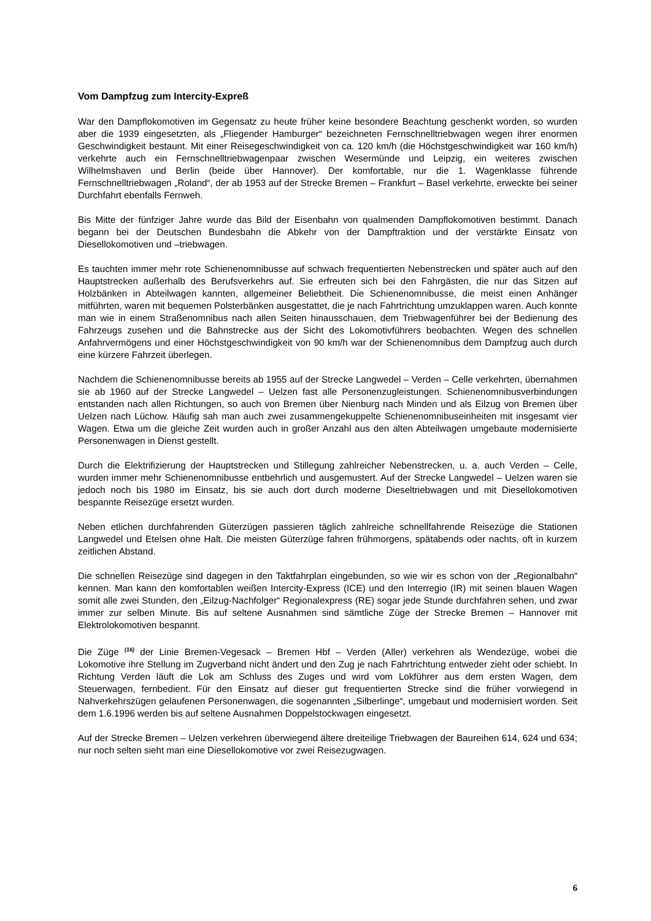Vom Dampfzug zum Intercity-Expreß
War den Dampflokomotiven im Gegensatz zu heute früher keine besondere Beachtung geschenkt worden, so wurden aber die 1939 eingesetzten, als „Fliegender Hamburger“ bezeichneten Fernschnelltriebwagen wegen ihrer enormen Geschwindigkeit bestaunt. Mit einer Reisegeschwindigkeit von ca. 120 km/h (die Höchstgeschwindigkeit war 160 km/h) verkehrte auch ein Fernschnelltriebwagenpaar zwischen Wesermünde und Leipzig, ein weiteres zwischen Wilhelmshaven und Berlin (beide über Hannover). Der komfortable, nur die 1. Wagenklasse führende Fernschnelltriebwagen „Roland“, der ab 1953 auf der Strecke Bremen – Frankfurt – Basel verkehrte, erweckte bei seiner Durchfahrt ebenfalls Fernweh.
Bis Mitte der fünfziger Jahre wurde das Bild der Eisenbahn von qualmenden Dampflokomotiven bestimmt. Danach begann bei der Deutschen Bundesbahn die Abkehr von der Dampftraktion und der verstärkte Einsatz von Diesellokomotiven und –triebwagen.
Es tauchten immer mehr rote Schienenomnibusse auf schwach frequentierten Nebenstrecken und später auch auf den Hauptstrecken außerhalb des Berufsverkehrs auf. Sie erfreuten sich bei den Fahrgästen, die nur das Sitzen auf Holzbänken in Abteilwagen kannten, allgemeiner Beliebtheit. Die Schienenomnibusse, die meist einen Anhänger mitführten, waren mit bequemen Polsterbänken ausgestattet, die je nach Fahrtrichtung umzuklappen waren. Auch konnte man wie in einem Straßenomnibus nach allen Seiten hinausschauen, dem Triebwagenführer bei der Bedienung des Fahrzeugs zusehen und die Bahnstrecke aus der Sicht des Lokomotivführers beobachten. Wegen des schnellen Anfahrvermögens und einer Höchstgeschwindigkeit von 90 km/h war der Schienenomnibus dem Dampfzug auch durch eine kürzere Fahrzeit überlegen.
Nachdem die Schienenomnibusse bereits ab 1955 auf der Strecke Langwedel – Verden – Celle verkehrten, übernahmen sie ab 1960 auf der Strecke Langwedel – Uelzen fast alle Personenzugleistungen. Schienenomnibusverbindungen entstanden nach allen Richtungen, so auch von Bremen über Nienburg nach Minden und als Eilzug von Bremen über Uelzen nach Lüchow. Häufig sah man auch zwei zusammengekuppelte Schienenomnibuseinheiten mit insgesamt vier Wagen. Etwa um die gleiche Zeit wurden auch in großer Anzahl aus den alten Abteilwagen umgebaute modernisierte Personenwagen in Dienst gestellt.
Durch die Elektrifizierung der Hauptstrecken und Stillegung zahlreicher Nebenstrecken, u. a. auch Verden – Celle, wurden immer mehr Schienenomnibusse entbehrlich und ausgemustert. Auf der Strecke Langwedel – Uelzen waren sie jedoch noch bis 1980 im Einsatz, bis sie auch dort durch moderne Dieseltriebwagen und mit Diesellokomotiven bespannte Reisezüge ersetzt wurden.
Neben etlichen durchfahrenden Güterzügen passieren täglich zahlreiche schnellfahrende Reisezüge die Stationen Langwedel und Etelsen ohne Halt. Die meisten Güterzüge fahren frühmorgens, spätabends oder nachts, oft in kurzem zeitlichen Abstand.
Die schnellen Reisezüge sind dagegen in den Taktfahrplan eingebunden, so wie wir es schon von der „Regionalbahn“ kennen. Man kann den komfortablen weißen Intercity-Express (ICE) und den Interregio (IR) mit seinen blauen Wagen somit alle zwei Stunden, den „Eilzug-Nachfolger“ Regionalexpress (RE) sogar jede Stunde durchfahren sehen, und zwar immer zur selben Minute. Bis auf seltene Ausnahmen sind sämtliche Züge der Strecke Bremen – Hannover mit Elektrolokomotiven bespannt.
Die Züge <sup>(16)</sup> der Linie Bremen-Vegesack – Bremen Hbf – Verden (Aller) verkehren als Wendezüge, wobei die Lokomotive ihre Stellung im Zugverband nicht ändert und den Zug je nach Fahrtrichtung entweder zieht oder schiebt. In Richtung Verden läuft die Lok am Schluss des Zuges und wird vom Lokführer aus dem ersten Wagen, dem Steuerwagen, fernbedient. Für den Einsatz auf dieser gut frequentierten Strecke sind die früher vorwiegend in Nahverkehrszügen gelaufenen Personenwagen, die sogenannten „Silberlinge“, umgebaut und modernisiert worden. Seit dem 1.6.1996 werden bis auf seltene Ausnahmen Doppelstockwagen eingesetzt.
Auf der Strecke Bremen – Uelzen verkehren überwiegend ältere dreiteilige Triebwagen der Baureihen 614, 624 und 634; nur noch selten sieht man eine Diesellokomotive vor zwei Reisezugwagen.
6